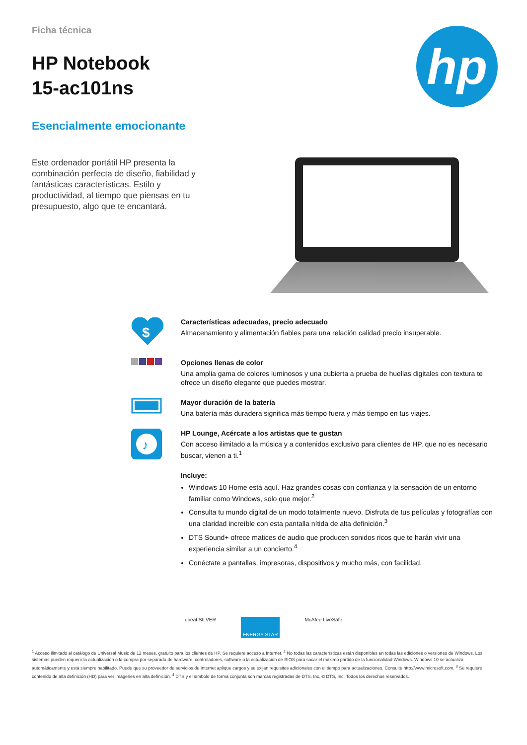hp
Ficha técnica
HP Notebook
15-ac101ns
Esencialmente emocionante
Este ordenador portátil HP presenta la combinación perfecta de diseño, fiabilidad y fantásticas características. Estilo y productividad, al tiempo que piensas en tu presupuesto, algo que te encantará.
$
Características adecuadas, precio adecuado
Almacenamiento y alimentación fiables para una relación calidad precio insuperable.
Opciones llenas de color
Una amplia gama de colores luminosos y una cubierta a prueba de huellas digitales con textura te ofrece un diseño elegante que puedes mostrar.
Mayor duración de la batería
Una batería más duradera significa más tiempo fuera y más tiempo en tus viajes.
♪
HP Lounge, Acércate a los artistas que te gustan
Con acceso ilimitado a la música y a contenidos exclusivo para clientes de HP, que no es necesario buscar, vienen a ti.<sup>1</sup>
Incluye:
Windows 10 Home está aquí. Haz grandes cosas con confianza y la sensación de un entorno familiar como Windows, solo que mejor.<sup>2</sup>
Consulta tu mundo digital de un modo totalmente nuevo. Disfruta de tus películas y fotografías con una claridad increíble con esta pantalla nítida de alta definición.<sup>3</sup>
DTS Sound+ ofrece matices de audio que producen sonidos ricos que te harán vivir una experiencia similar a un concierto.<sup>4</sup>
Conéctate a pantallas, impresoras, dispositivos y mucho más, con facilidad.
epeat SILVER
ENERGY STAR
McAfee LiveSafe
<sup>1</sup> Acceso ilimitado al catálogo de Universal Music de 12 meses, gratuito para los clientes de HP. Se requiere acceso a Internet. <sup>2</sup> No todas las características están disponibles en todas las ediciones o versiones de Windows. Los sistemas pueden requerir la actualización o la compra por separado de hardware, controladores, software o la actualización de BIOS para sacar el máximo partido de la funcionalidad Windows. Windows 10 se actualiza automáticamente y está siempre habilitado. Puede que su proveedor de servicios de Internet aplique cargos y se exijan requisitos adicionales con el tiempo para actualizaciones. Consulte http://www.microsoft.com. <sup>3</sup> Se requiere contenido de alta definición (HD) para ver imágenes en alta definición. <sup>4</sup> DTS y el símbolo de forma conjunta son marcas registradas de DTS, Inc. © DTS, Inc. Todos los derechos reservados.